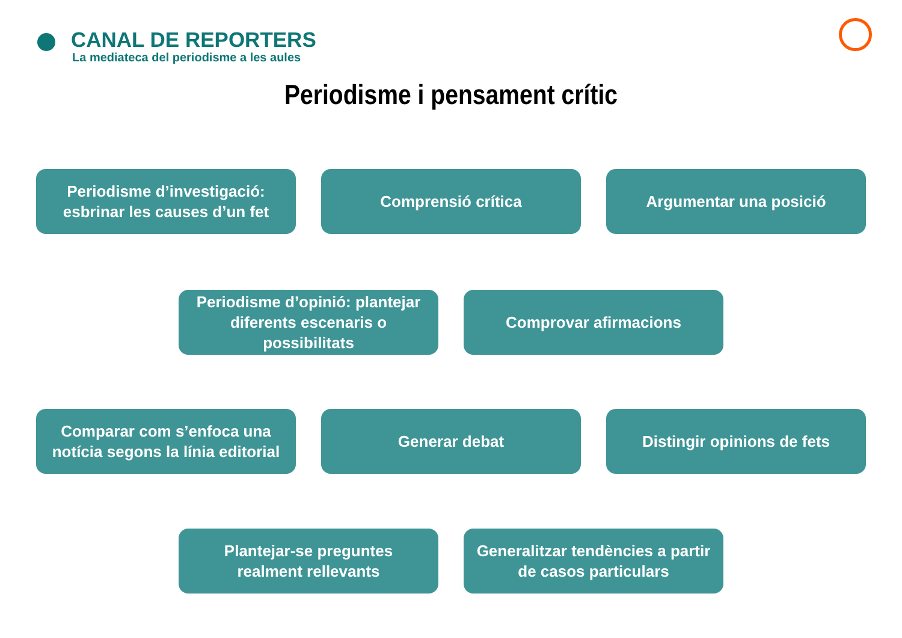CANAL DE REPORTERS
La mediateca del periodisme a les aules
Periodisme i pensament crític
Periodisme d’investigació: esbrinar les causes d’un fet
Comprensió crítica Argumentar una posició
Periodisme d’opinió: plantejar diferents escenaris o possibilitats
Comprovar afirmacions
Comparar com s’enfoca una notícia segons la línia editorial
Generar debat Distingir opinions de fets
Plantejar-se preguntes realment rellevants
Generalitzar tendències a partir de casos particulars